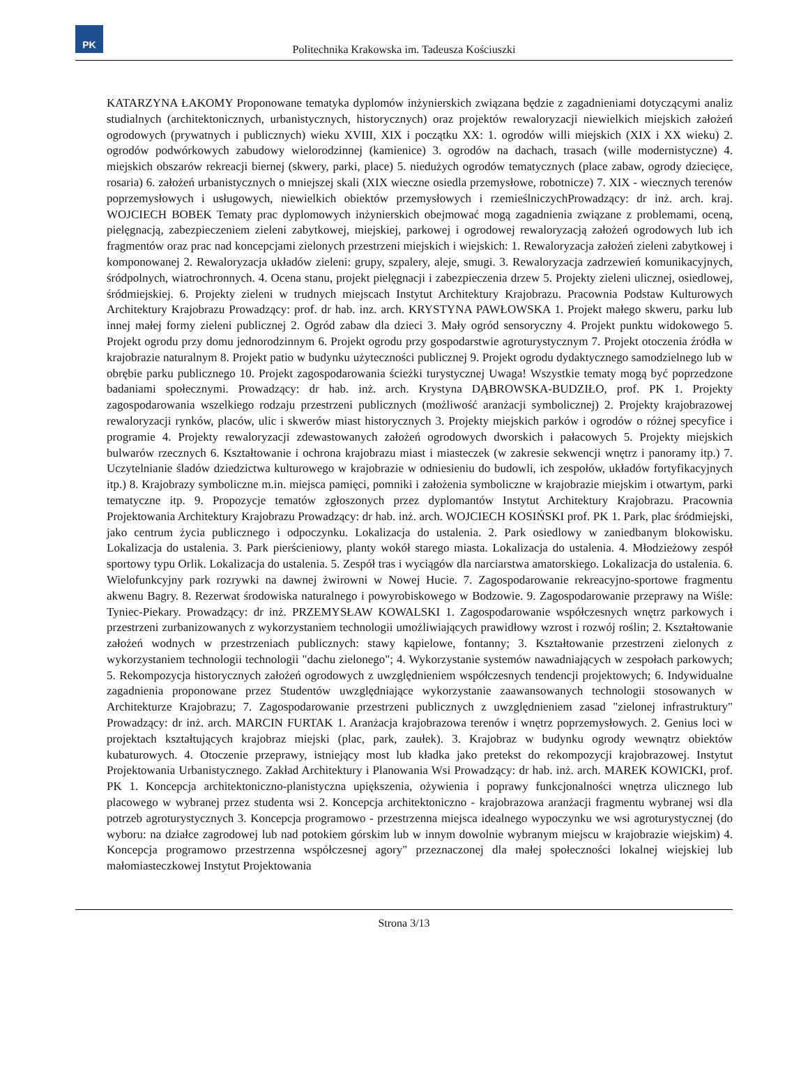PK
Politechnika Krakowska im. Tadeusza Kościuszki
KATARZYNA ŁAKOMY Proponowane tematyka dyplomów inżynierskich związana będzie z zagadnieniami dotyczącymi analiz studialnych (architektonicznych, urbanistycznych, historycznych) oraz projektów rewaloryzacji niewielkich miejskich założeń ogrodowych (prywatnych i publicznych) wieku XVIII, XIX i początku XX: 1. ogrodów willi miejskich (XIX i XX wieku) 2. ogrodów podwórkowych zabudowy wielorodzinnej (kamienice) 3. ogrodów na dachach, trasach (wille modernistyczne) 4. miejskich obszarów rekreacji biernej (skwery, parki, place) 5. niedużych ogrodów tematycznych (place zabaw, ogrody dziecięce, rosaria) 6. założeń urbanistycznych o mniejszej skali (XIX wieczne osiedla przemysłowe, robotnicze) 7. XIX - wiecznych terenów poprzemysłowych i usługowych, niewielkich obiektów przemysłowych i rzemieślniczychProwadzący: dr inż. arch. kraj. WOJCIECH BOBEK Tematy prac dyplomowych inżynierskich obejmować mogą zagadnienia związane z problemami, oceną, pielęgnacją, zabezpieczeniem zieleni zabytkowej, miejskiej, parkowej i ogrodowej rewaloryzacją założeń ogrodowych lub ich fragmentów oraz prac nad koncepcjami zielonych przestrzeni miejskich i wiejskich: 1. Rewaloryzacja założeń zieleni zabytkowej i komponowanej 2. Rewaloryzacja układów zieleni: grupy, szpalery, aleje, smugi. 3. Rewaloryzacja zadrzewień komunikacyjnych, śródpolnych, wiatrochronnych. 4. Ocena stanu, projekt pielęgnacji i zabezpieczenia drzew 5. Projekty zieleni ulicznej, osiedlowej, śródmiejskiej. 6. Projekty zieleni w trudnych miejscach Instytut Architektury Krajobrazu. Pracownia Podstaw Kulturowych Architektury Krajobrazu Prowadzący: prof. dr hab. inz. arch. KRYSTYNA PAWŁOWSKA 1. Projekt małego skweru, parku lub innej małej formy zieleni publicznej 2. Ogród zabaw dla dzieci 3. Mały ogród sensoryczny 4. Projekt punktu widokowego 5. Projekt ogrodu przy domu jednorodzinnym 6. Projekt ogrodu przy gospodarstwie agroturystycznym 7. Projekt otoczenia źródła w krajobrazie naturalnym 8. Projekt patio w budynku użyteczności publicznej 9. Projekt ogrodu dydaktycznego samodzielnego lub w obrębie parku publicznego 10. Projekt zagospodarowania ścieżki turystycznej Uwaga! Wszystkie tematy mogą być poprzedzone badaniami społecznymi. Prowadzący: dr hab. inż. arch. Krystyna DĄBROWSKA-BUDZIŁO, prof. PK 1. Projekty zagospodarowania wszelkiego rodzaju przestrzeni publicznych (możliwość aranżacji symbolicznej) 2. Projekty krajobrazowej rewaloryzacji rynków, placów, ulic i skwerów miast historycznych 3. Projekty miejskich parków i ogrodów o różnej specyfice i programie 4. Projekty rewaloryzacji zdewastowanych założeń ogrodowych dworskich i pałacowych 5. Projekty miejskich bulwarów rzecznych 6. Kształtowanie i ochrona krajobrazu miast i miasteczek (w zakresie sekwencji wnętrz i panoramy itp.) 7. Uczytelnianie śladów dziedzictwa kulturowego w krajobrazie w odniesieniu do budowli, ich zespołów, układów fortyfikacyjnych itp.) 8. Krajobrazy symboliczne m.in. miejsca pamięci, pomniki i założenia symboliczne w krajobrazie miejskim i otwartym, parki tematyczne itp. 9. Propozycje tematów zgłoszonych przez dyplomantów Instytut Architektury Krajobrazu. Pracownia Projektowania Architektury Krajobrazu Prowadzący: dr hab. inż. arch. WOJCIECH KOSIŃSKI prof. PK 1. Park, plac śródmiejski, jako centrum życia publicznego i odpoczynku. Lokalizacja do ustalenia. 2. Park osiedlowy w zaniedbanym blokowisku. Lokalizacja do ustalenia. 3. Park pierścieniowy, planty wokół starego miasta. Lokalizacja do ustalenia. 4. Młodzieżowy zespół sportowy typu Orlik. Lokalizacja do ustalenia. 5. Zespół tras i wyciągów dla narciarstwa amatorskiego. Lokalizacja do ustalenia. 6. Wielofunkcyjny park rozrywki na dawnej żwirowni w Nowej Hucie. 7. Zagospodarowanie rekreacyjno-sportowe fragmentu akwenu Bagry. 8. Rezerwat środowiska naturalnego i powyrobiskowego w Bodzowie. 9. Zagospodarowanie przeprawy na Wiśle: Tyniec-Piekary. Prowadzący: dr inż. PRZEMYSŁAW KOWALSKI 1. Zagospodarowanie współczesnych wnętrz parkowych i przestrzeni zurbanizowanych z wykorzystaniem technologii umożliwiających prawidłowy wzrost i rozwój roślin; 2. Kształtowanie założeń wodnych w przestrzeniach publicznych: stawy kąpielowe, fontanny; 3. Kształtowanie przestrzeni zielonych z wykorzystaniem technologii technologii "dachu zielonego"; 4. Wykorzystanie systemów nawadniających w zespołach parkowych; 5. Rekompozycja historycznych założeń ogrodowych z uwzględnieniem współczesnych tendencji projektowych; 6. Indywidualne zagadnienia proponowane przez Studentów uwzględniające wykorzystanie zaawansowanych technologii stosowanych w Architekturze Krajobrazu; 7. Zagospodarowanie przestrzeni publicznych z uwzględnieniem zasad "zielonej infrastruktury" Prowadzący: dr inż. arch. MARCIN FURTAK 1. Aranżacja krajobrazowa terenów i wnętrz poprzemysłowych. 2. Genius loci w projektach kształtujących krajobraz miejski (plac, park, zaułek). 3. Krajobraz w budynku ogrody wewnątrz obiektów kubaturowych. 4. Otoczenie przeprawy, istniejący most lub kładka jako pretekst do rekompozycji krajobrazowej. Instytut Projektowania Urbanistycznego. Zakład Architektury i Planowania Wsi Prowadzący: dr hab. inż. arch. MAREK KOWICKI, prof. PK 1. Koncepcja architektoniczno-planistyczna upiększenia, ożywienia i poprawy funkcjonalności wnętrza ulicznego lub placowego w wybranej przez studenta wsi 2. Koncepcja architektoniczno - krajobrazowa aranżacji fragmentu wybranej wsi dla potrzeb agroturystycznych 3. Koncepcja programowo - przestrzenna miejsca idealnego wypoczynku we wsi agroturystycznej (do wyboru: na działce zagrodowej lub nad potokiem górskim lub w innym dowolnie wybranym miejscu w krajobrazie wiejskim) 4. Koncepcja programowo przestrzenna współczesnej agory" przeznaczonej dla małej społeczności lokalnej wiejskiej lub małomiasteczkowej Instytut Projektowania
Strona 3/13